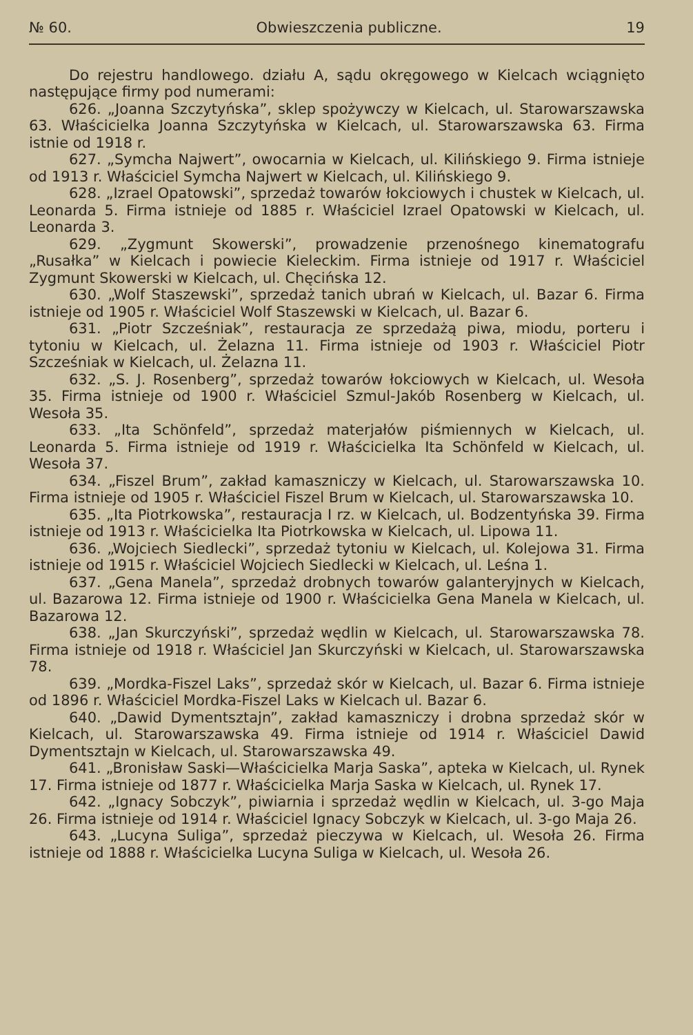№ 60. Obwieszczenia publiczne. 19
Do rejestru handlowego. działu A, sądu okręgowego w Kielcach wciągnięto następujące firmy pod numerami:
626. „Joanna Szczytyńska”, sklep spożywczy w Kielcach, ul. Starowarszawska 63. Właścicielka Joanna Szczytyńska w Kielcach, ul. Starowarszawska 63. Firma istnie od 1918 r.
627. „Symcha Najwert”, owocarnia w Kielcach, ul. Kilińskiego 9. Firma istnieje od 1913 r. Właściciel Symcha Najwert w Kielcach, ul. Kilińskiego 9.
628. „Izrael Opatowski”, sprzedaż towarów łokciowych i chustek w Kielcach, ul. Leonarda 5. Firma istnieje od 1885 r. Właściciel Izrael Opatowski w Kielcach, ul. Leonarda 3.
629. „Zygmunt Skowerski”, prowadzenie przenośnego kinematografu „Rusałka” w Kielcach i powiecie Kieleckim. Firma istnieje od 1917 r. Właściciel Zygmunt Skowerski w Kielcach, ul. Chęcińska 12.
630. „Wolf Staszewski”, sprzedaż tanich ubrań w Kielcach, ul. Bazar 6. Firma istnieje od 1905 r. Właściciel Wolf Staszewski w Kielcach, ul. Bazar 6.
631. „Piotr Szcześniak”, restauracja ze sprzedażą piwa, miodu, porteru i tytoniu w Kielcach, ul. Żelazna 11. Firma istnieje od 1903 r. Właściciel Piotr Szcześniak w Kielcach, ul. Żelazna 11.
632. „S. J. Rosenberg”, sprzedaż towarów łokciowych w Kielcach, ul. Wesoła 35. Firma istnieje od 1900 r. Właściciel Szmul-Jakób Rosenberg w Kielcach, ul. Wesoła 35.
633. „Ita Schönfeld”, sprzedaż materjałów piśmiennych w Kielcach, ul. Leonarda 5. Firma istnieje od 1919 r. Właścicielka Ita Schönfeld w Kielcach, ul. Wesoła 37.
634. „Fiszel Brum”, zakład kamaszniczy w Kielcach, ul. Starowarszawska 10. Firma istnieje od 1905 r. Właściciel Fiszel Brum w Kielcach, ul. Starowarszawska 10.
635. „Ita Piotrkowska”, restauracja I rz. w Kielcach, ul. Bodzentyńska 39. Firma istnieje od 1913 r. Właścicielka Ita Piotrkowska w Kielcach, ul. Lipowa 11.
636. „Wojciech Siedlecki”, sprzedaż tytoniu w Kielcach, ul. Kolejowa 31. Firma istnieje od 1915 r. Właściciel Wojciech Siedlecki w Kielcach, ul. Leśna 1.
637. „Gena Manela”, sprzedaż drobnych towarów galanteryjnych w Kielcach, ul. Bazarowa 12. Firma istnieje od 1900 r. Właścicielka Gena Manela w Kielcach, ul. Bazarowa 12.
638. „Jan Skurczyński”, sprzedaż wędlin w Kielcach, ul. Starowarszawska 78. Firma istnieje od 1918 r. Właściciel Jan Skurczyński w Kielcach, ul. Starowarszawska 78.
639. „Mordka-Fiszel Laks”, sprzedaż skór w Kielcach, ul. Bazar 6. Firma istnieje od 1896 r. Właściciel Mordka-Fiszel Laks w Kielcach ul. Bazar 6.
640. „Dawid Dymentsztajn”, zakład kamaszniczy i drobna sprzedaż skór w Kielcach, ul. Starowarszawska 49. Firma istnieje od 1914 r. Właściciel Dawid Dymentsztajn w Kielcach, ul. Starowarszawska 49.
641. „Bronisław Saski—Właścicielka Marja Saska”, apteka w Kielcach, ul. Rynek 17. Firma istnieje od 1877 r. Właścicielka Marja Saska w Kielcach, ul. Rynek 17.
642. „Ignacy Sobczyk”, piwiarnia i sprzedaż wędlin w Kielcach, ul. 3-go Maja 26. Firma istnieje od 1914 r. Właściciel Ignacy Sobczyk w Kielcach, ul. 3-go Maja 26.
643. „Lucyna Suliga”, sprzedaż pieczywa w Kielcach, ul. Wesoła 26. Firma istnieje od 1888 r. Właścicielka Lucyna Suliga w Kielcach, ul. Wesoła 26.